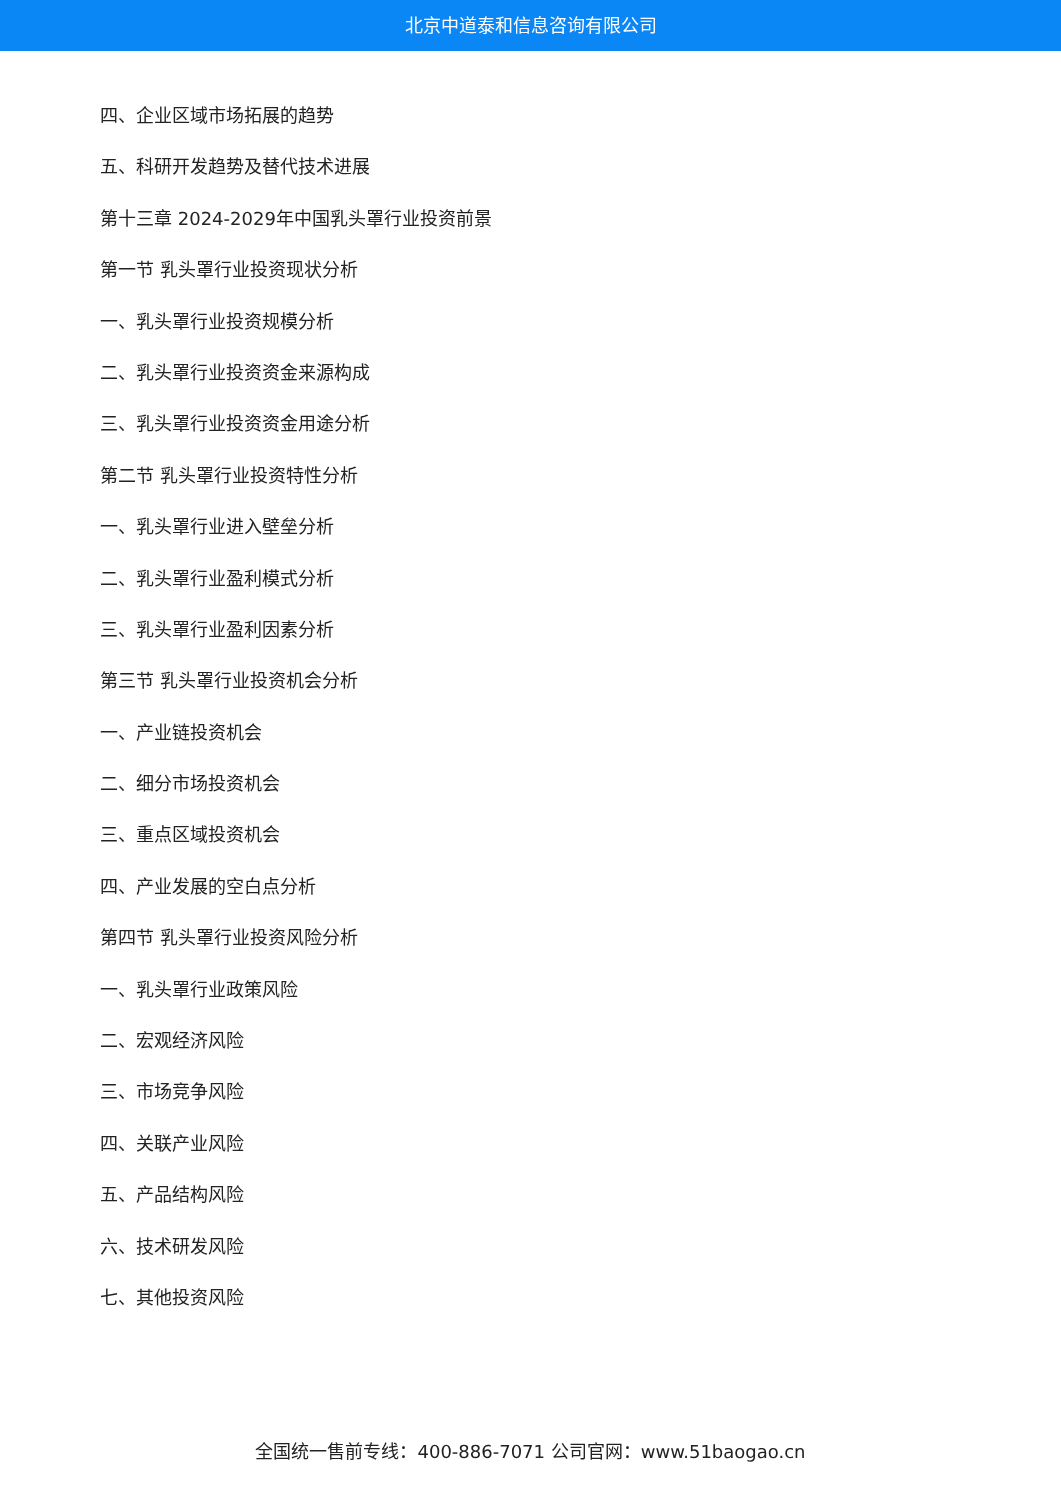北京中道泰和信息咨询有限公司
四、企业区域市场拓展的趋势
五、科研开发趋势及替代技术进展
第十三章 2024-2029年中国乳头罩行业投资前景
第一节 乳头罩行业投资现状分析
一、乳头罩行业投资规模分析
二、乳头罩行业投资资金来源构成
三、乳头罩行业投资资金用途分析
第二节 乳头罩行业投资特性分析
一、乳头罩行业进入壁垒分析
二、乳头罩行业盈利模式分析
三、乳头罩行业盈利因素分析
第三节 乳头罩行业投资机会分析
一、产业链投资机会
二、细分市场投资机会
三、重点区域投资机会
四、产业发展的空白点分析
第四节 乳头罩行业投资风险分析
一、乳头罩行业政策风险
二、宏观经济风险
三、市场竞争风险
四、关联产业风险
五、产品结构风险
六、技术研发风险
七、其他投资风险
全国统一售前专线：400-886-7071 公司官网：www.51baogao.cn